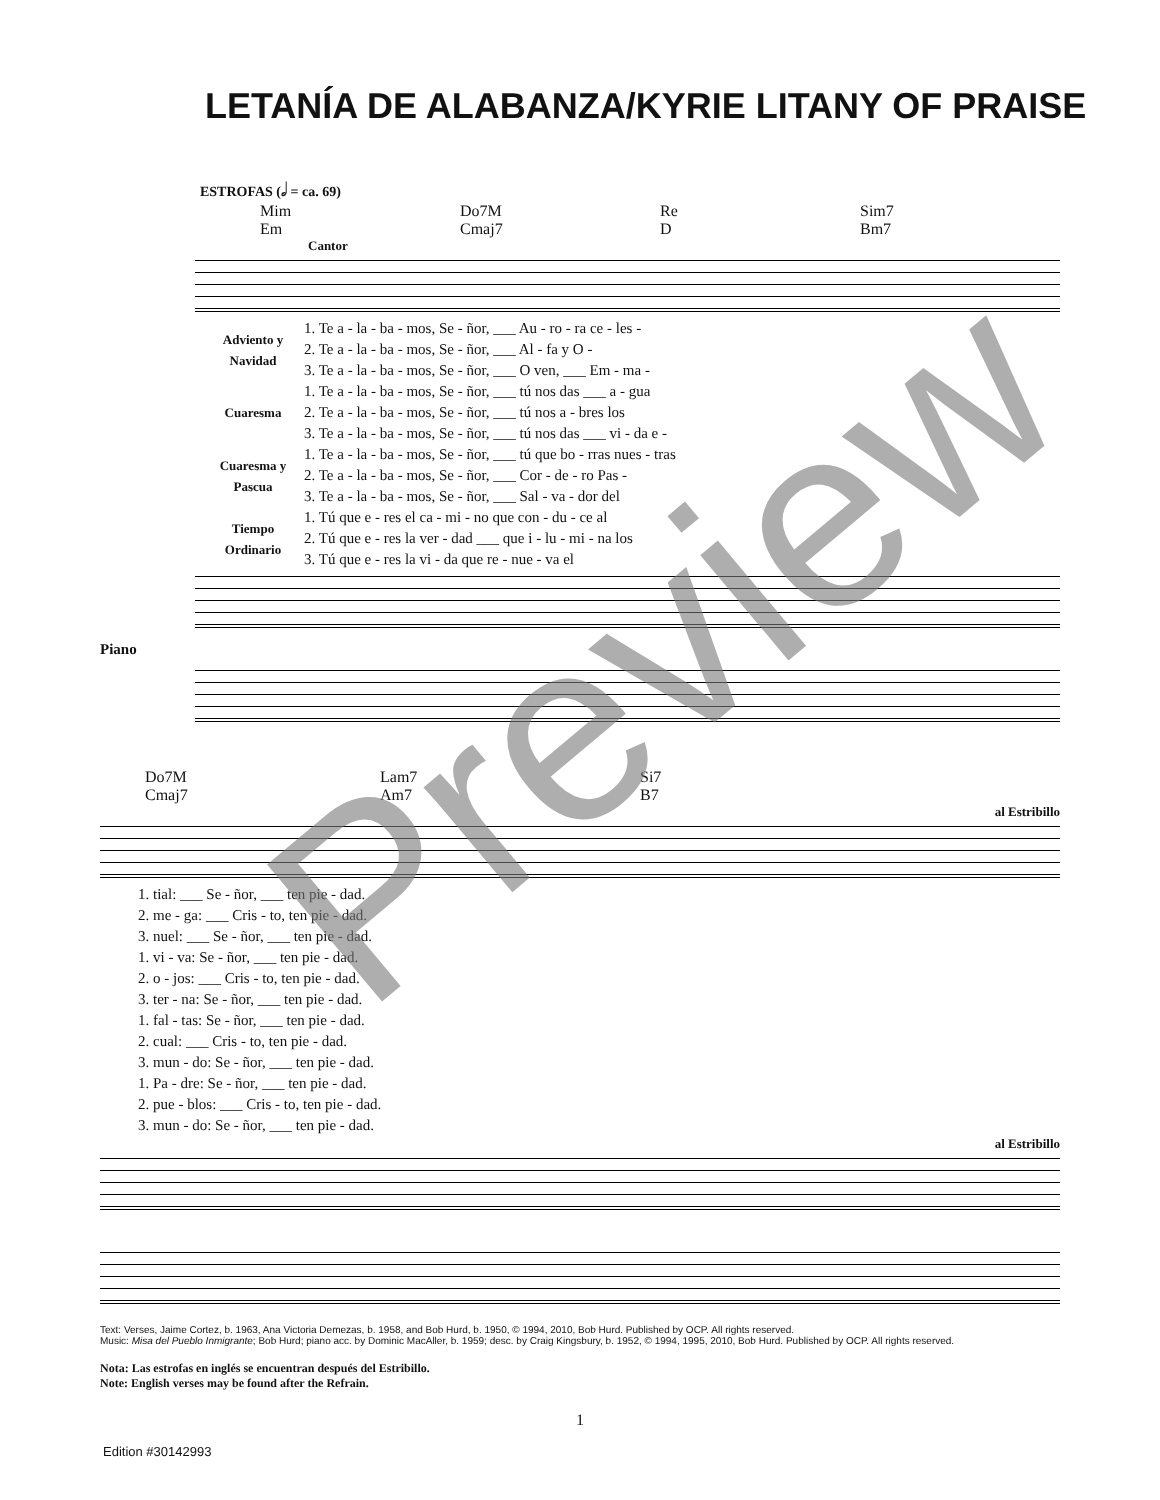LETANÍA DE ALABANZA/KYRIE LITANY OF PRAISE
ESTROFAS (𝅗𝅥 = ca. 69)
Mim
Em
Do7M
Cmaj7
Re
D
Sim7
Bm7
Cantor
| Adviento y Navidad | 1. Te a - la - ba - mos, Se - ñor, ___ Au - ro - ra ce - les - |
| | 2. Te a - la - ba - mos, Se - ñor, ___ Al - fa y O - |
| | 3. Te a - la - ba - mos, Se - ñor, ___ O ven, ___ Em - ma - |
| Cuaresma | 1. Te a - la - ba - mos, Se - ñor, ___ tú nos das ___ a - gua |
| | 2. Te a - la - ba - mos, Se - ñor, ___ tú nos a - bres los |
| | 3. Te a - la - ba - mos, Se - ñor, ___ tú nos das ___ vi - da e - |
| Cuaresma y Pascua | 1. Te a - la - ba - mos, Se - ñor, ___ tú que bo - rras nues - tras |
| | 2. Te a - la - ba - mos, Se - ñor, ___ Cor - de - ro Pas - |
| | 3. Te a - la - ba - mos, Se - ñor, ___ Sal - va - dor del |
| Tiempo Ordinario | 1. Tú que e - res el ca - mi - no que con - du - ce al |
| | 2. Tú que e - res la ver - dad ___ que i - lu - mi - na los |
| | 3. Tú que e - res la vi - da que re - nue - va el |
Piano
Do7M
Cmaj7
Lam7
Am7
Si7
B7
al Estribillo
| 1. tial: ___ Se - ñor, ___ ten pie - dad. |
| 2. me - ga: ___ Cris - to, ten pie - dad. |
| 3. nuel: ___ Se - ñor, ___ ten pie - dad. |
| 1. vi - va: Se - ñor, ___ ten pie - dad. |
| 2. o - jos: ___ Cris - to, ten pie - dad. |
| 3. ter - na: Se - ñor, ___ ten pie - dad. |
| 1. fal - tas: Se - ñor, ___ ten pie - dad. |
| 2. cual: ___ Cris - to, ten pie - dad. |
| 3. mun - do: Se - ñor, ___ ten pie - dad. |
| 1. Pa - dre: Se - ñor, ___ ten pie - dad. |
| 2. pue - blos: ___ Cris - to, ten pie - dad. |
| 3. mun - do: Se - ñor, ___ ten pie - dad. |
al Estribillo
Text: Verses, Jaime Cortez, b. 1963, Ana Victoria Demezas, b. 1958, and Bob Hurd, b. 1950, © 1994, 2010, Bob Hurd. Published by OCP. All rights reserved.
Music: Misa del Pueblo Inmigrante; Bob Hurd; piano acc. by Dominic MacAller, b. 1959; desc. by Craig Kingsbury, b. 1952, © 1994, 1995, 2010, Bob Hurd. Published by OCP. All rights reserved.
Nota: Las estrofas en inglés se encuentran después del Estribillo.
Note: English verses may be found after the Refrain.
1
Edition #30142993
Preview